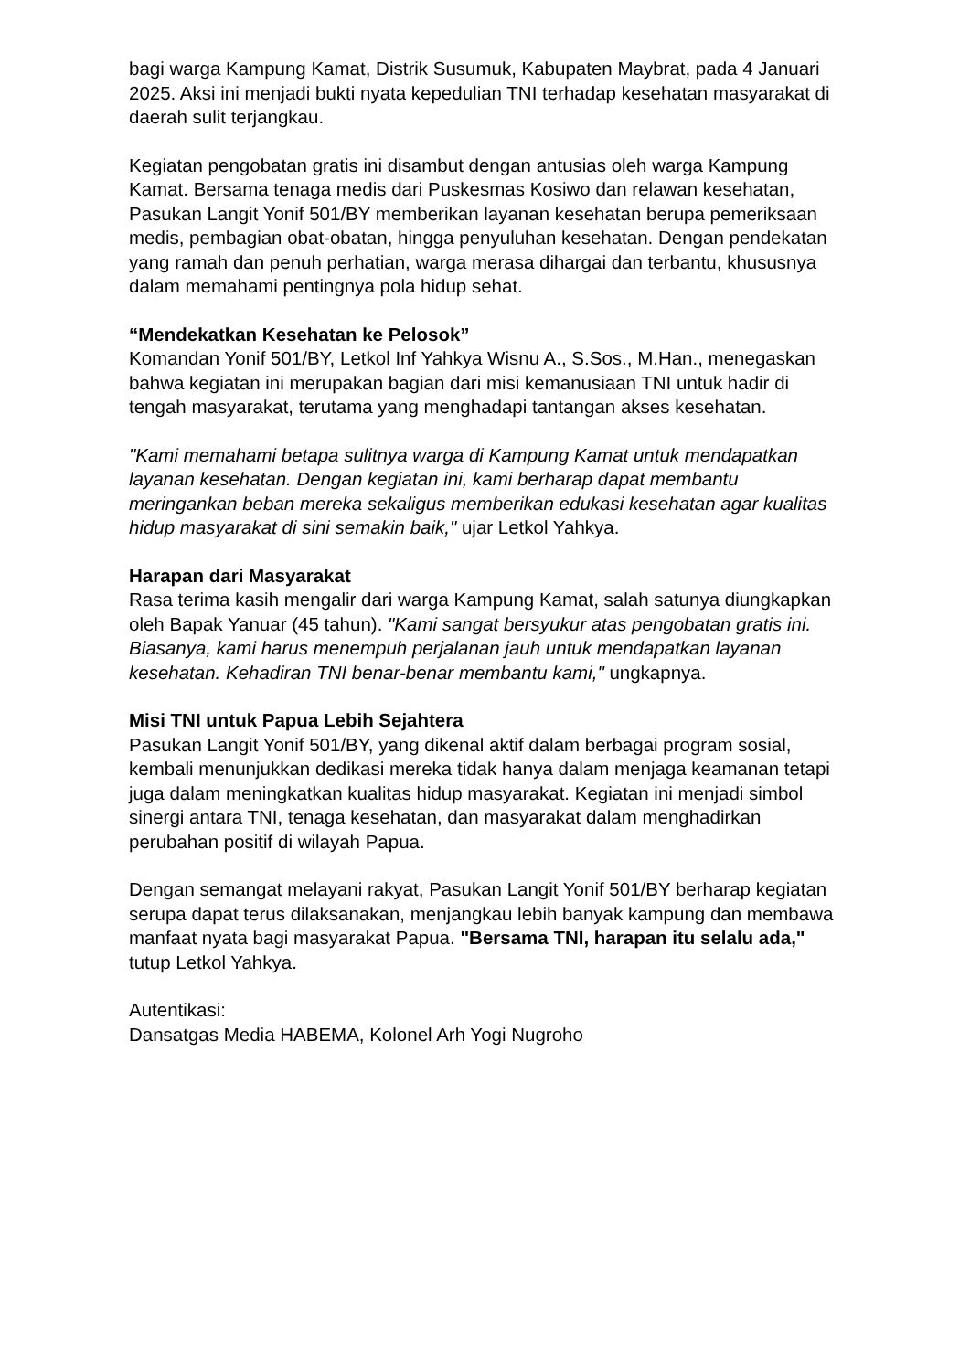bagi warga Kampung Kamat, Distrik Susumuk, Kabupaten Maybrat, pada 4 Januari 2025. Aksi ini menjadi bukti nyata kepedulian TNI terhadap kesehatan masyarakat di daerah sulit terjangkau.
Kegiatan pengobatan gratis ini disambut dengan antusias oleh warga Kampung Kamat. Bersama tenaga medis dari Puskesmas Kosiwo dan relawan kesehatan, Pasukan Langit Yonif 501/BY memberikan layanan kesehatan berupa pemeriksaan medis, pembagian obat-obatan, hingga penyuluhan kesehatan. Dengan pendekatan yang ramah dan penuh perhatian, warga merasa dihargai dan terbantu, khususnya dalam memahami pentingnya pola hidup sehat.
“Mendekatkan Kesehatan ke Pelosok”
Komandan Yonif 501/BY, Letkol Inf Yahkya Wisnu A., S.Sos., M.Han., menegaskan bahwa kegiatan ini merupakan bagian dari misi kemanusiaan TNI untuk hadir di tengah masyarakat, terutama yang menghadapi tantangan akses kesehatan.
"Kami memahami betapa sulitnya warga di Kampung Kamat untuk mendapatkan layanan kesehatan. Dengan kegiatan ini, kami berharap dapat membantu meringankan beban mereka sekaligus memberikan edukasi kesehatan agar kualitas hidup masyarakat di sini semakin baik," ujar Letkol Yahkya.
Harapan dari Masyarakat
Rasa terima kasih mengalir dari warga Kampung Kamat, salah satunya diungkapkan oleh Bapak Yanuar (45 tahun). "Kami sangat bersyukur atas pengobatan gratis ini. Biasanya, kami harus menempuh perjalanan jauh untuk mendapatkan layanan kesehatan. Kehadiran TNI benar-benar membantu kami," ungkapnya.
Misi TNI untuk Papua Lebih Sejahtera
Pasukan Langit Yonif 501/BY, yang dikenal aktif dalam berbagai program sosial, kembali menunjukkan dedikasi mereka tidak hanya dalam menjaga keamanan tetapi juga dalam meningkatkan kualitas hidup masyarakat. Kegiatan ini menjadi simbol sinergi antara TNI, tenaga kesehatan, dan masyarakat dalam menghadirkan perubahan positif di wilayah Papua.
Dengan semangat melayani rakyat, Pasukan Langit Yonif 501/BY berharap kegiatan serupa dapat terus dilaksanakan, menjangkau lebih banyak kampung dan membawa manfaat nyata bagi masyarakat Papua. "Bersama TNI, harapan itu selalu ada," tutup Letkol Yahkya.
Autentikasi:
Dansatgas Media HABEMA, Kolonel Arh Yogi Nugroho